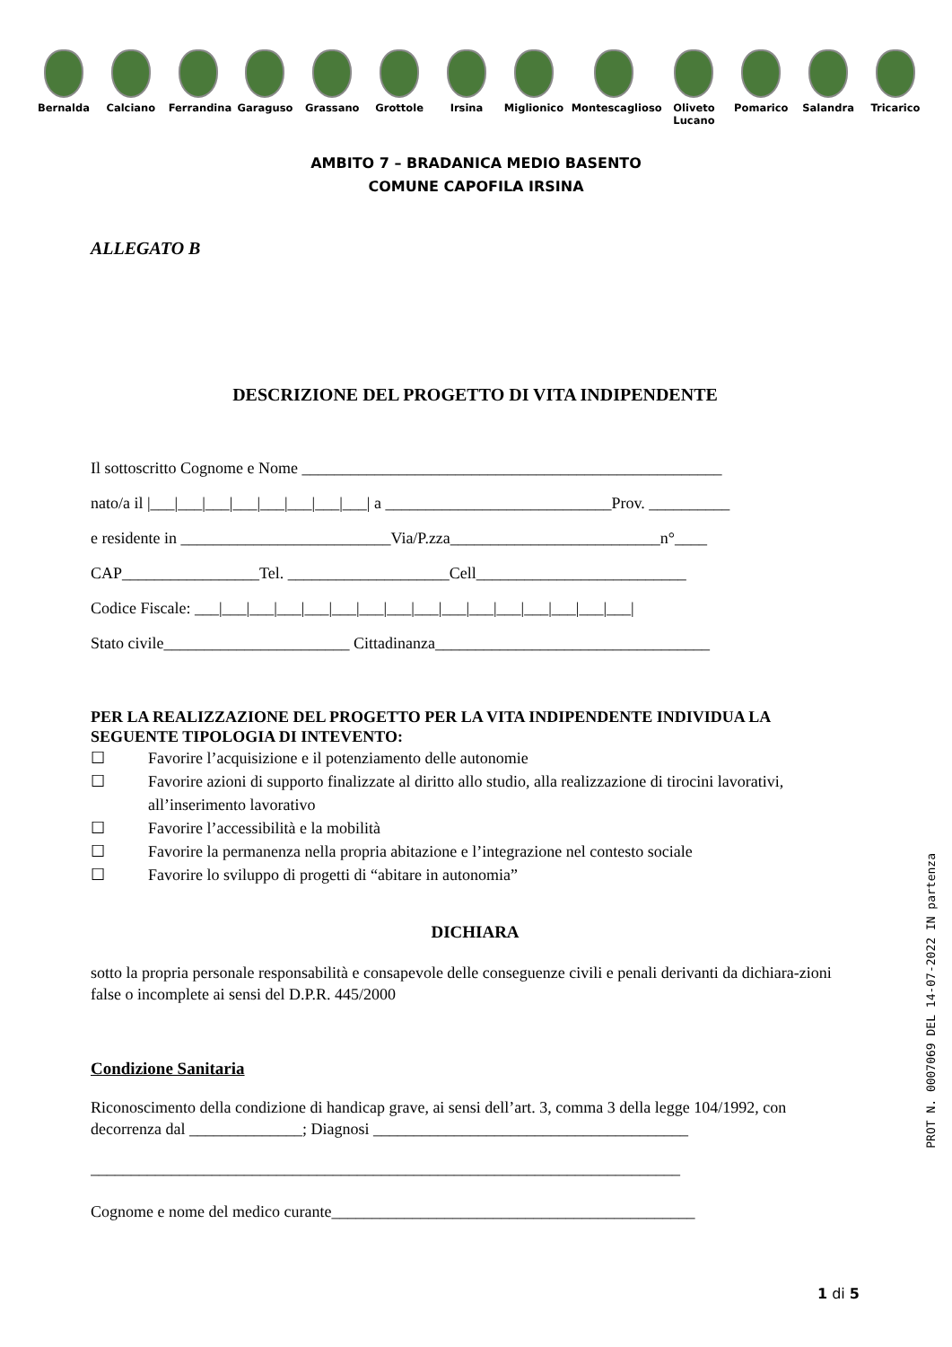Bernalda Calciano Ferrandina
Garaguso Grassano Grottole Irsina Miglionico
Montescaglioso
Oliveto Lucano
Pomarico Salandra Tricarico
AMBITO 7 – BRADANICA MEDIO BASENTO
COMUNE CAPOFILA IRSINA
ALLEGATO B
DESCRIZIONE DEL PROGETTO DI VITA INDIPENDENTE
Il sottoscritto Cognome e Nome ____________________________________________________
nato/a il |___|___|___|___|___|___|___|___| a ____________________________Prov. __________
e residente in __________________________Via/P.zza__________________________n°____
CAP_________________Tel. ____________________Cell__________________________
Codice Fiscale: ___|___|___|___|___|___|___|___|___|___|___|___|___|___|___|___|
Stato civile_______________________ Cittadinanza__________________________________
PER LA REALIZZAZIONE DEL PROGETTO PER LA VITA INDIPENDENTE INDIVIDUA LA SEGUENTE TIPOLOGIA DI INTEVENTO:
☐ Favorire l’acquisizione e il potenziamento delle autonomie
☐ Favorire azioni di supporto finalizzate al diritto allo studio, alla realizzazione di tirocini lavorativi, all’inserimento lavorativo
☐ Favorire l’accessibilità e la mobilità
☐ Favorire la permanenza nella propria abitazione e l’integrazione nel contesto sociale
☐ Favorire lo sviluppo di progetti di “abitare in autonomia”
DICHIARA
sotto la propria personale responsabilità e consapevole delle conseguenze civili e penali derivanti da dichiara-zioni false o incomplete ai sensi del D.P.R. 445/2000
Condizione Sanitaria
Riconoscimento della condizione di handicap grave, ai sensi dell’art. 3, comma 3 della legge 104/1992, con decorrenza dal ______________; Diagnosi _______________________________________
_________________________________________________________________________
Cognome e nome del medico curante_____________________________________________
1 di 5
PROT N. 0007069 DEL 14-07-2022 IN partenza